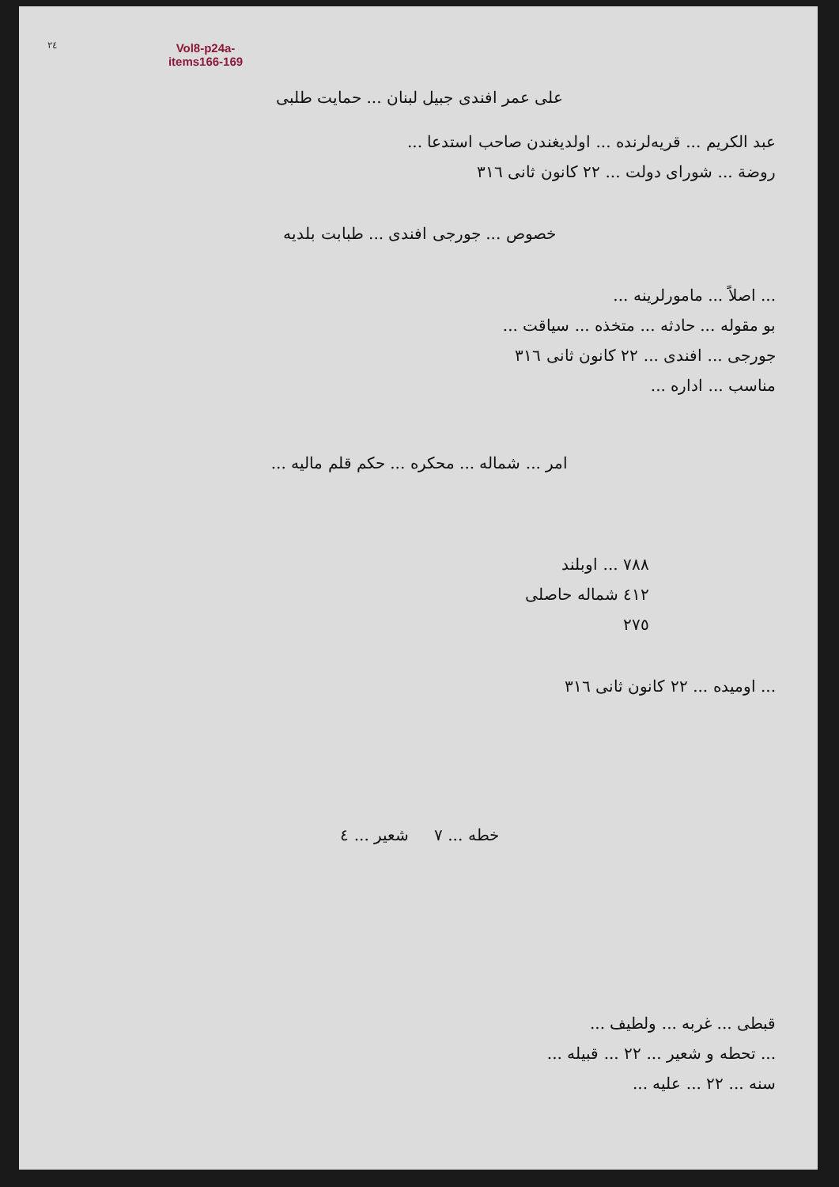٢٤
Vol8-p24a-
items166-169
علی عمر افندی جبیل لبنان ... حمایت طلبی
عبد الکریم ... قریه‌لرنده ... اولدیغندن صاحب استدعا ...
روضة ... شورای دولت ... ٢٢ کانون ثانی ٣١٦
خصوص ... جورجی افندی ... طبابت بلدیه
... اصلاً ... مامورلرینه ...
بو مقوله ... حادثه ... متخذه ... سیاقت ...
جورجی ... افندی ... ٢٢ کانون ثانی ٣١٦
مناسب ... اداره ...
امر ... شماله ... محکره ... حکم قلم مالیه ...
٧٨٨ ... اوبلند
٤١٢ شماله حاصلی
٢٧٥
... اومیده ... ٢٢ کانون ثانی ٣١٦
خطه ... ٧ شعیر ... ٤
قبطی ... غربه ... ولطیف ...
... تحطه و شعیر ... ٢٢ ... قبیله ...
سنه ... ٢٢ ... علیه ...